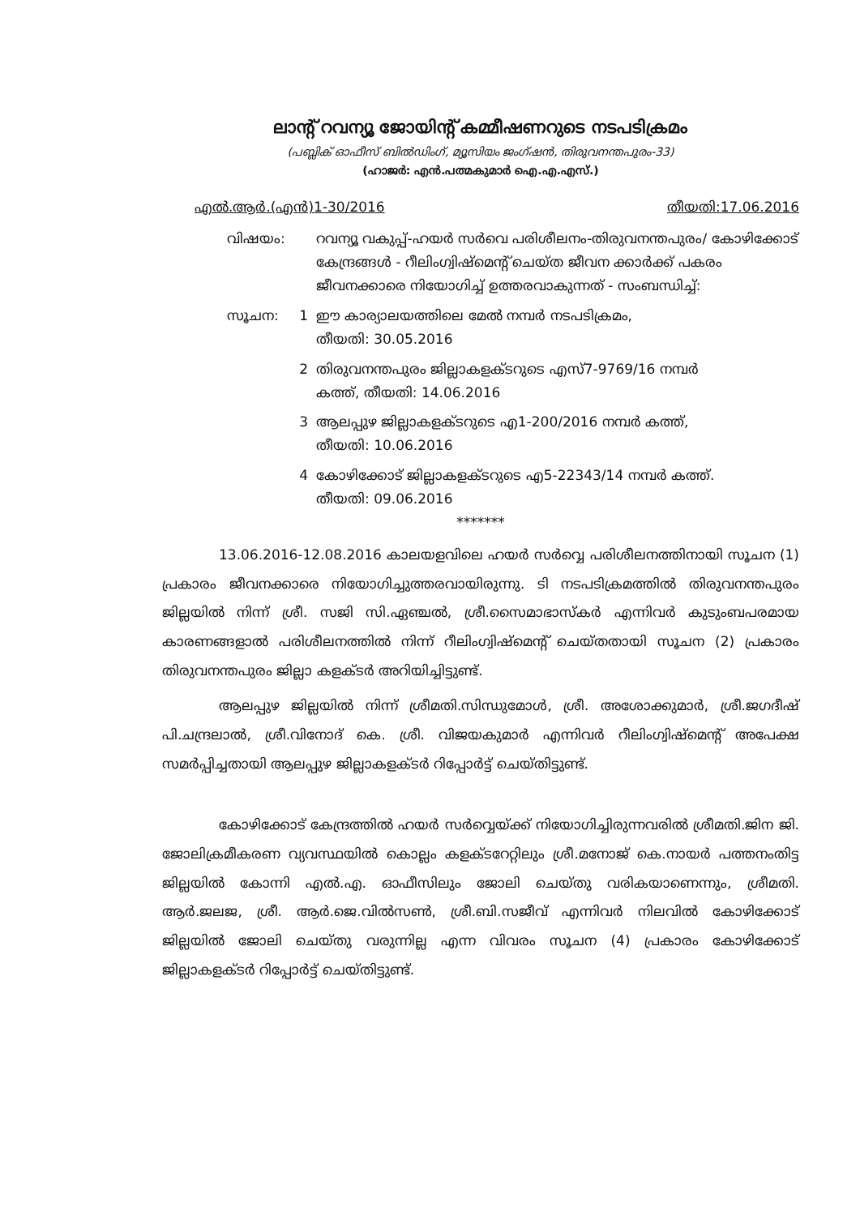ലാന്റ് റവന്യൂ ജോയിന്റ് കമ്മീഷണറുടെ നടപടിക്രമം
(പബ്ലിക് ഓഫീസ് ബിൽഡിംഗ്, മ്യൂസിയം ജംഗ്ഷൻ, തിരുവനന്തപുരം-33)
(ഹാജർ: എൻ.പത്മകുമാർ ഐ.എ.എസ്.)
എൽ.ആർ.(എൻ)1-30/2016 തീയതി:17.06.2016
വിഷയം: റവന്യൂ വകുപ്പ്-ഹയർ സർവെ പരിശീലനം-തിരുവനന്തപുരം/ കോഴിക്കോട് കേന്ദ്രങ്ങൾ - റീലിംഗ്വിഷ്മെന്റ് ചെയ്ത ജീവന ക്കാർക്ക് പകരം ജീവനക്കാരെ നിയോഗിച്ച് ഉത്തരവാകുന്നത് - സംബന്ധിച്ച്:
സൂചന: 1 ഈ കാര്യാലയത്തിലെ മേൽ നമ്പർ നടപടിക്രമം,
തീയതി: 30.05.2016
2 തിരുവനന്തപുരം ജില്ലാകളക്ടറുടെ എസ്7-9769/16 നമ്പർ
കത്ത്, തീയതി: 14.06.2016
3 ആലപ്പുഴ ജില്ലാകളക്ടറുടെ എ1-200/2016 നമ്പർ കത്ത്,
തീയതി: 10.06.2016
4 കോഴിക്കോട് ജില്ലാകളക്ടറുടെ എ5-22343/14 നമ്പർ കത്ത്.
തീയതി: 09.06.2016
*******
13.06.2016-12.08.2016 കാലയളവിലെ ഹയർ സർവ്വെ പരിശീലനത്തിനായി സൂചന (1) പ്രകാരം ജീവനക്കാരെ നിയോഗിച്ചുത്തരവായിരുന്നു. ടി നടപടിക്രമത്തിൽ തിരുവനന്തപുരം ജില്ലയിൽ നിന്ന് ശ്രീ. സജി സി.ഏഞ്ചൽ, ശ്രീ.സൈമാഭാസ്കർ എന്നിവർ കുടുംബപരമായ കാരണങ്ങളാൽ പരിശീലനത്തിൽ നിന്ന് റീലിംഗ്വിഷ്മെന്റ് ചെയ്തതായി സൂചന (2) പ്രകാരം തിരുവനന്തപുരം ജില്ലാ കളക്ടർ അറിയിച്ചിട്ടുണ്ട്.
ആലപ്പുഴ ജില്ലയിൽ നിന്ന് ശ്രീമതി.സിന്ധുമോൾ, ശ്രീ. അശോക്കുമാർ, ശ്രീ.ജഗദീഷ് പി.ചന്ദ്രലാൽ, ശ്രീ.വിനോദ് കെ. ശ്രീ. വിജയകുമാർ എന്നിവർ റീലിംഗ്വിഷ്മെന്റ് അപേക്ഷ സമർപ്പിച്ചതായി ആലപ്പുഴ ജില്ലാകളക്ടർ റിപ്പോർട്ട് ചെയ്തിട്ടുണ്ട്.
കോഴിക്കോട് കേന്ദ്രത്തിൽ ഹയർ സർവ്വെയ്ക്ക് നിയോഗിച്ചിരുന്നവരിൽ ശ്രീമതി.ജിന ജി. ജോലിക്രമീകരണ വ്യവസ്ഥയിൽ കൊല്ലം കളക്ടറേറ്റിലും ശ്രീ.മനോജ് കെ.നായർ പത്തനംതിട്ട ജില്ലയിൽ കോന്നി എൽ.എ. ഓഫീസിലും ജോലി ചെയ്തു വരികയാണെന്നും, ശ്രീമതി. ആർ.ജലജ, ശ്രീ. ആർ.ജെ.വിൽസൺ, ശ്രീ.ബി.സജീവ് എന്നിവർ നിലവിൽ കോഴിക്കോട് ജില്ലയിൽ ജോലി ചെയ്തു വരുന്നില്ല എന്ന വിവരം സൂചന (4) പ്രകാരം കോഴിക്കോട് ജില്ലാകളക്ടർ റിപ്പോർട്ട് ചെയ്തിട്ടുണ്ട്.